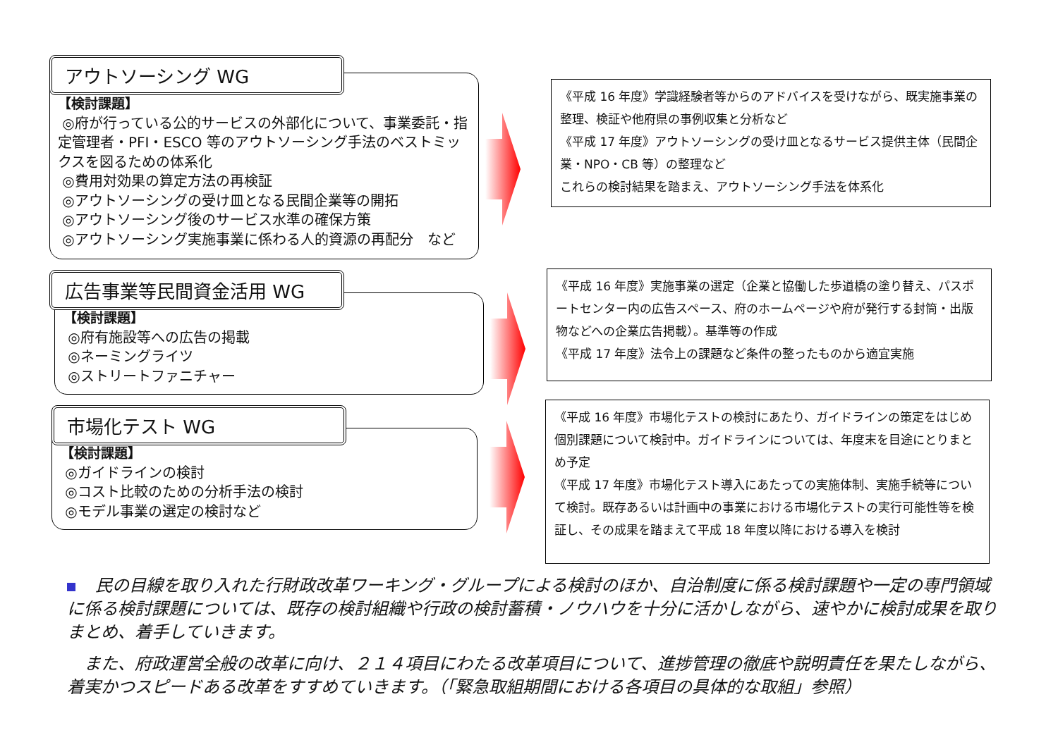アウトソーシング WG
【検討課題】
◎府が行っている公的サービスの外部化について、事業委託・指定管理者・PFI・ESCO 等のアウトソーシング手法のベストミックスを図るための体系化
◎費用対効果の算定方法の再検証
◎アウトソーシングの受け皿となる民間企業等の開拓
◎アウトソーシング後のサービス水準の確保方策
◎アウトソーシング実施事業に係わる人的資源の再配分　など
《平成 16 年度》学識経験者等からのアドバイスを受けながら、既実施事業の整理、検証や他府県の事例収集と分析など
《平成 17 年度》アウトソーシングの受け皿となるサービス提供主体（民間企業・NPO・CB 等）の整理など
これらの検討結果を踏まえ、アウトソーシング手法を体系化
広告事業等民間資金活用 WG
【検討課題】
◎府有施設等への広告の掲載
◎ネーミングライツ
◎ストリートファニチャー
《平成 16 年度》実施事業の選定（企業と協働した歩道橋の塗り替え、パスポートセンター内の広告スペース、府のホームページや府が発行する封筒・出版物などへの企業広告掲載）。基準等の作成
《平成 17 年度》法令上の課題など条件の整ったものから適宜実施
市場化テスト WG
【検討課題】
◎ガイドラインの検討
◎コスト比較のための分析手法の検討
◎モデル事業の選定の検討など
《平成 16 年度》市場化テストの検討にあたり、ガイドラインの策定をはじめ個別課題について検討中。ガイドラインについては、年度末を目途にとりまとめ予定
《平成 17 年度》市場化テスト導入にあたっての実施体制、実施手続等について検討。既存あるいは計画中の事業における市場化テストの実行可能性等を検証し、その成果を踏まえて平成 18 年度以降における導入を検討
民の目線を取り入れた行財政改革ワーキング・グループによる検討のほか、自治制度に係る検討課題や一定の専門領域に係る検討課題については、既存の検討組織や行政の検討蓄積・ノウハウを十分に活かしながら、速やかに検討成果を取りまとめ、着手していきます。
　また、府政運営全般の改革に向け、２１４項目にわたる改革項目について、進捗管理の徹底や説明責任を果たしながら、着実かつスピードある改革をすすめていきます。（「緊急取組期間における各項目の具体的な取組」参照）